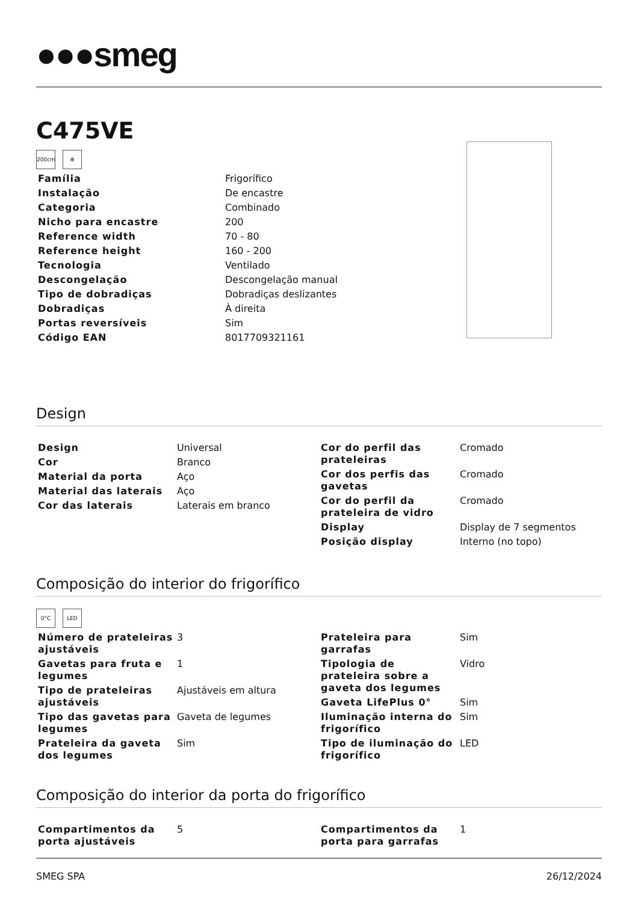●●●smeg
C475VE
200cm ✻
| Família | Frigorífico |
| Instalação | De encastre |
| Categoria | Combinado |
| Nicho para encastre | 200 |
| Reference width | 70 - 80 |
| Reference height | 160 - 200 |
| Tecnologia | Ventilado |
| Descongelação | Descongelação manual |
| Tipo de dobradiças | Dobradiças deslizantes |
| Dobradiças | À direita |
| Portas reversíveis | Sim |
| Código EAN | 8017709321161 |
Design
| Design | Universal |
| Cor | Branco |
| Material da porta | Aço |
| Material das laterais | Aço |
| Cor das laterais | Laterais em branco |
| Cor do perfil das prateleiras | Cromado |
| Cor dos perfis das gavetas | Cromado |
| Cor do perfil da prateleira de vidro | Cromado |
| Display | Display de 7 segmentos |
| Posição display | Interno (no topo) |
Composição do interior do frigorífico
0°C LED
| Número de prateleiras ajustáveis | 3 |
| Gavetas para fruta e legumes | 1 |
| Tipo de prateleiras ajustáveis | Ajustáveis em altura |
| Tipo das gavetas para legumes | Gaveta de legumes |
| Prateleira da gaveta dos legumes | Sim |
| Prateleira para garrafas | Sim |
| Tipologia de prateleira sobre a gaveta dos legumes | Vidro |
| Gaveta LifePlus 0° | Sim |
| Iluminação interna do frigorífico | Sim |
| Tipo de iluminação do frigorífico | LED |
Composição do interior da porta do frigorífico
| Compartimentos da porta ajustáveis | 5 |
| Compartimentos da porta para garrafas | 1 |
SMEG SPA 26/12/2024